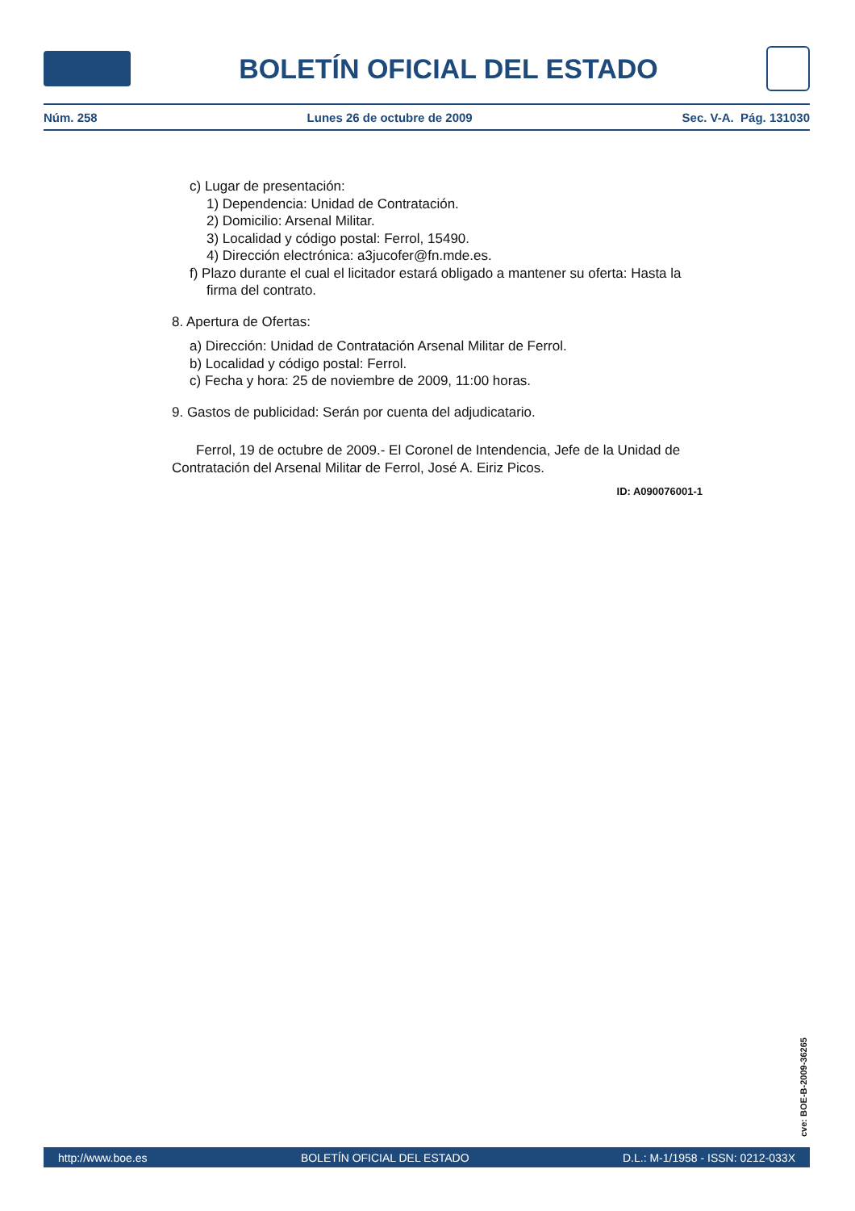BOLETÍN OFICIAL DEL ESTADO
Núm. 258 Lunes 26 de octubre de 2009 Sec. V-A. Pág. 131030
c) Lugar de presentación:
1) Dependencia: Unidad de Contratación.
2) Domicilio: Arsenal Militar.
3) Localidad y código postal: Ferrol, 15490.
4) Dirección electrónica: a3jucofer@fn.mde.es.
f) Plazo durante el cual el licitador estará obligado a mantener su oferta: Hasta la firma del contrato.
8. Apertura de Ofertas:
a) Dirección: Unidad de Contratación Arsenal Militar de Ferrol.
b) Localidad y código postal: Ferrol.
c) Fecha y hora: 25 de noviembre de 2009, 11:00 horas.
9. Gastos de publicidad: Serán por cuenta del adjudicatario.
Ferrol, 19 de octubre de 2009.- El Coronel de Intendencia, Jefe de la Unidad de Contratación del Arsenal Militar de Ferrol, José A. Eiriz Picos.
ID: A090076001-1
cve: BOE-B-2009-36265
http://www.boe.es BOLETÍN OFICIAL DEL ESTADO D.L.: M-1/1958 - ISSN: 0212-033X